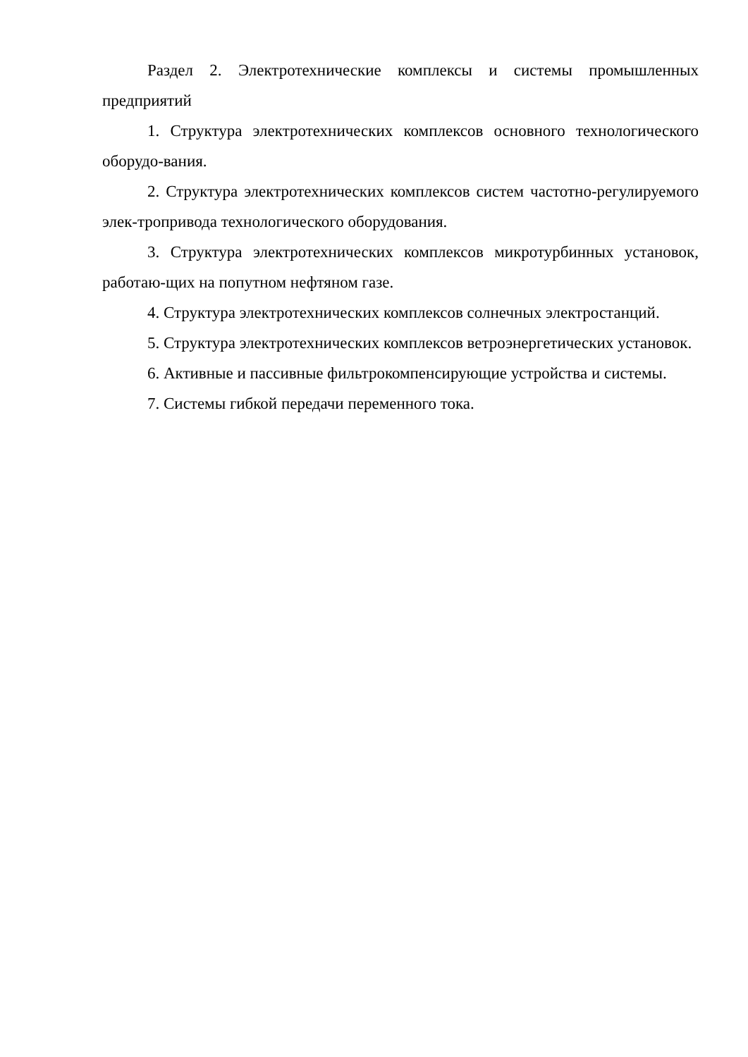Раздел 2. Электротехнические комплексы и системы промышленных предприятий
1. Структура электротехнических комплексов основного технологического оборудо-вания.
2. Структура электротехнических комплексов систем частотно-регулируемого элек-тропривода технологического оборудования.
3. Структура электротехнических комплексов микротурбинных установок, работаю-щих на попутном нефтяном газе.
4. Структура электротехнических комплексов солнечных электростанций.
5. Структура электротехнических комплексов ветроэнергетических установок.
6. Активные и пассивные фильтрокомпенсирующие устройства и системы.
7. Системы гибкой передачи переменного тока.